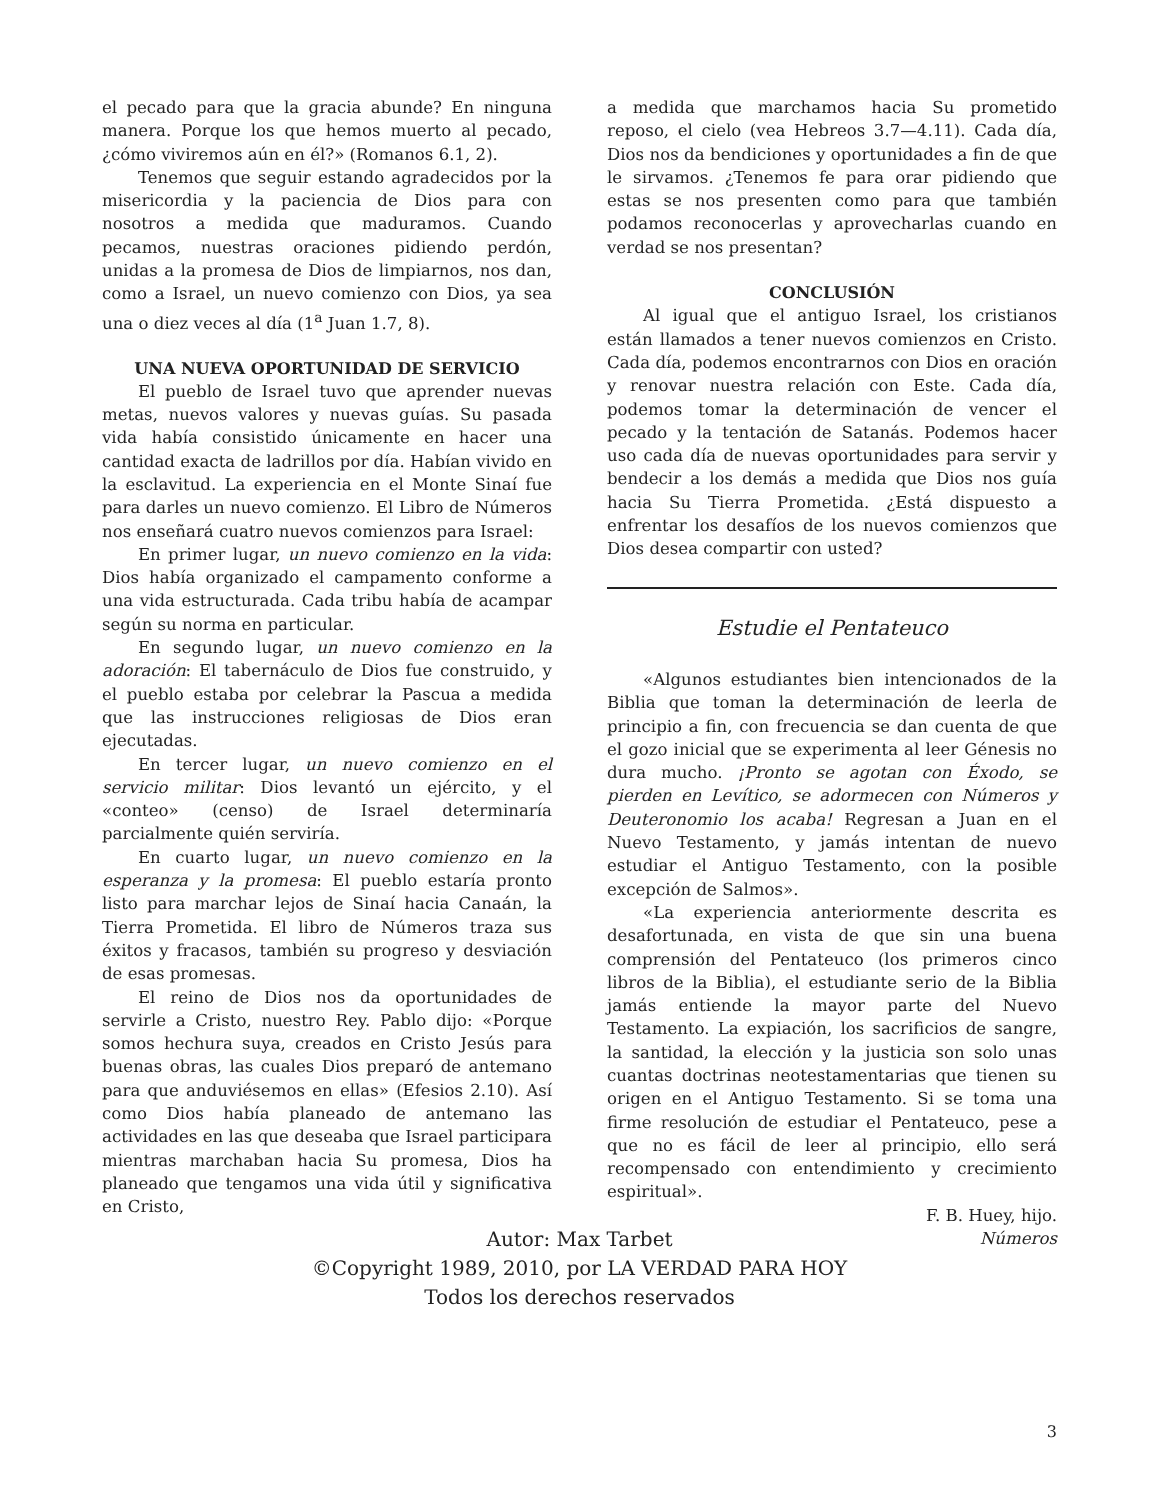el pecado para que la gracia abunde? En ninguna manera. Porque los que hemos muerto al pecado, ¿cómo viviremos aún en él?» (Romanos 6.1, 2).
Tenemos que seguir estando agradecidos por la misericordia y la paciencia de Dios para con nosotros a medida que maduramos. Cuando pecamos, nuestras oraciones pidiendo perdón, unidas a la promesa de Dios de limpiarnos, nos dan, como a Israel, un nuevo comienzo con Dios, ya sea una o diez veces al día (1<sup>a</sup> Juan 1.7, 8).
UNA NUEVA OPORTUNIDAD DE SERVICIO
El pueblo de Israel tuvo que aprender nuevas metas, nuevos valores y nuevas guías. Su pasada vida había consistido únicamente en hacer una cantidad exacta de ladrillos por día. Habían vivido en la esclavitud. La experiencia en el Monte Sinaí fue para darles un nuevo comienzo. El Libro de Números nos enseñará cuatro nuevos comienzos para Israel:
En primer lugar, un nuevo comienzo en la vida: Dios había organizado el campamento conforme a una vida estructurada. Cada tribu había de acampar según su norma en particular.
En segundo lugar, un nuevo comienzo en la adoración: El tabernáculo de Dios fue construido, y el pueblo estaba por celebrar la Pascua a medida que las instrucciones religiosas de Dios eran ejecutadas.
En tercer lugar, un nuevo comienzo en el servicio militar: Dios levantó un ejército, y el «conteo» (censo) de Israel determinaría parcialmente quién serviría.
En cuarto lugar, un nuevo comienzo en la esperanza y la promesa: El pueblo estaría pronto listo para marchar lejos de Sinaí hacia Canaán, la Tierra Prometida. El libro de Números traza sus éxitos y fracasos, también su progreso y desviación de esas promesas.
El reino de Dios nos da oportunidades de servirle a Cristo, nuestro Rey. Pablo dijo: «Porque somos hechura suya, creados en Cristo Jesús para buenas obras, las cuales Dios preparó de antemano para que anduviésemos en ellas» (Efesios 2.10). Así como Dios había planeado de antemano las actividades en las que deseaba que Israel participara mientras marchaban hacia Su promesa, Dios ha planeado que tengamos una vida útil y significativa en Cristo,
a medida que marchamos hacia Su prometido reposo, el cielo (vea Hebreos 3.7—4.11). Cada día, Dios nos da bendiciones y oportunidades a fin de que le sirvamos. ¿Tenemos fe para orar pidiendo que estas se nos presenten como para que también podamos reconocerlas y aprovecharlas cuando en verdad se nos presentan?
CONCLUSIÓN
Al igual que el antiguo Israel, los cristianos están llamados a tener nuevos comienzos en Cristo. Cada día, podemos encontrarnos con Dios en oración y renovar nuestra relación con Este. Cada día, podemos tomar la determinación de vencer el pecado y la tentación de Satanás. Podemos hacer uso cada día de nuevas oportunidades para servir y bendecir a los demás a medida que Dios nos guía hacia Su Tierra Prometida. ¿Está dispuesto a enfrentar los desafíos de los nuevos comienzos que Dios desea compartir con usted?
Estudie el Pentateuco
«Algunos estudiantes bien intencionados de la Biblia que toman la determinación de leerla de principio a fin, con frecuencia se dan cuenta de que el gozo inicial que se experimenta al leer Génesis no dura mucho. ¡Pronto se agotan con Éxodo, se pierden en Levítico, se adormecen con Números y Deuteronomio los acaba! Regresan a Juan en el Nuevo Testamento, y jamás intentan de nuevo estudiar el Antiguo Testamento, con la posible excepción de Salmos».
«La experiencia anteriormente descrita es desafortunada, en vista de que sin una buena comprensión del Pentateuco (los primeros cinco libros de la Biblia), el estudiante serio de la Biblia jamás entiende la mayor parte del Nuevo Testamento. La expiación, los sacrificios de sangre, la santidad, la elección y la justicia son solo unas cuantas doctrinas neotestamentarias que tienen su origen en el Antiguo Testamento. Si se toma una firme resolución de estudiar el Pentateuco, pese a que no es fácil de leer al principio, ello será recompensado con entendimiento y crecimiento espiritual».
F. B. Huey, hijo.
Números
Autor: Max Tarbet
©Copyright 1989, 2010, por LA VERDAD PARA HOY
Todos los derechos reservados
3